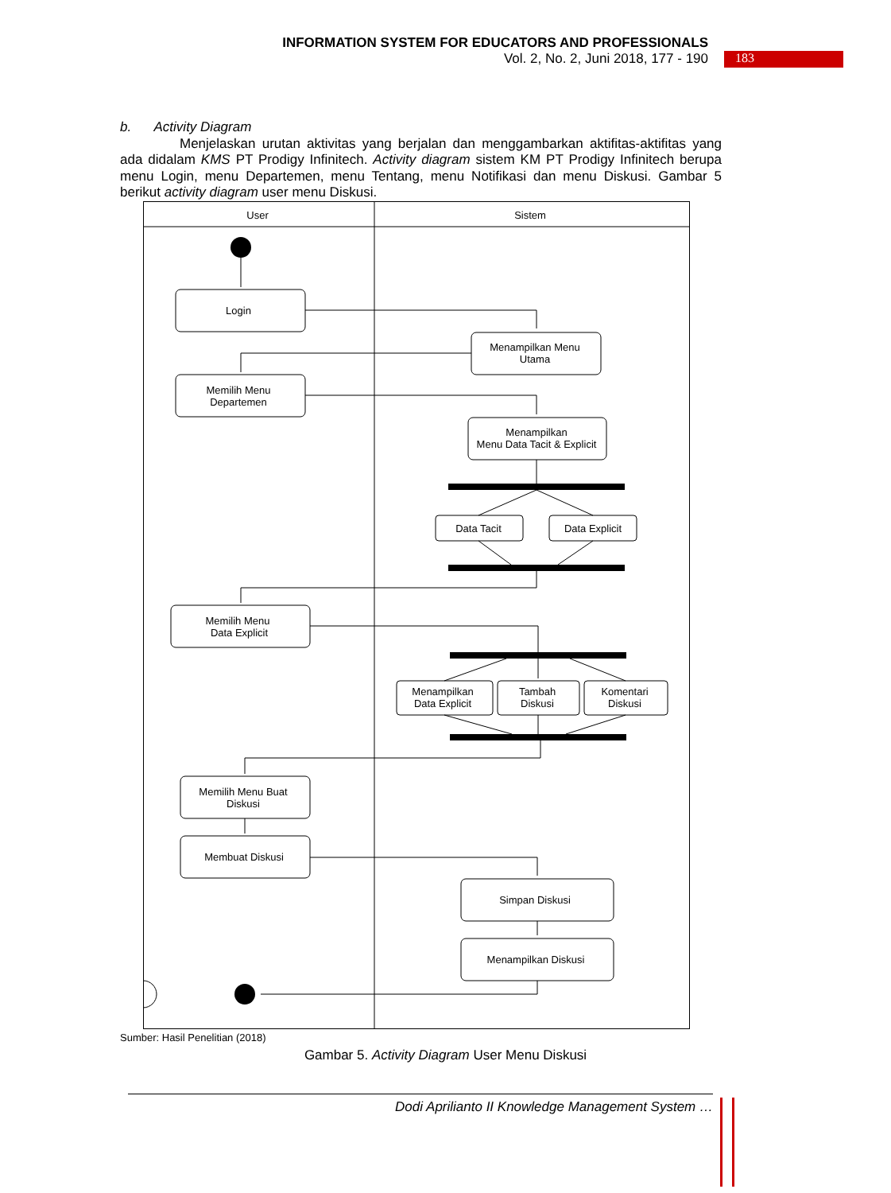INFORMATION SYSTEM FOR EDUCATORS AND PROFESSIONALS
Vol. 2, No. 2, Juni 2018, 177 - 190
183
b. Activity Diagram
Menjelaskan urutan aktivitas yang berjalan dan menggambarkan aktifitas-aktifitas yang ada didalam KMS PT Prodigy Infinitech. Activity diagram sistem KM PT Prodigy Infinitech berupa menu Login, menu Departemen, menu Tentang, menu Notifikasi dan menu Diskusi. Gambar 5 berikut activity diagram user menu Diskusi.
User
Sistem
Login
Menampilkan Menu
Utama
Memilih Menu
Departemen
Menampilkan
Menu Data Tacit & Explicit
Data Tacit
Data Explicit
Memilih Menu
Data Explicit
Menampilkan
Data Explicit
Tambah
Diskusi
Komentari
Diskusi
Memilih Menu Buat
Diskusi
Membuat Diskusi
Simpan Diskusi
Menampilkan Diskusi
Sumber: Hasil Penelitian (2018)
Gambar 5. Activity Diagram User Menu Diskusi
Dodi Aprilianto II Knowledge Management System …